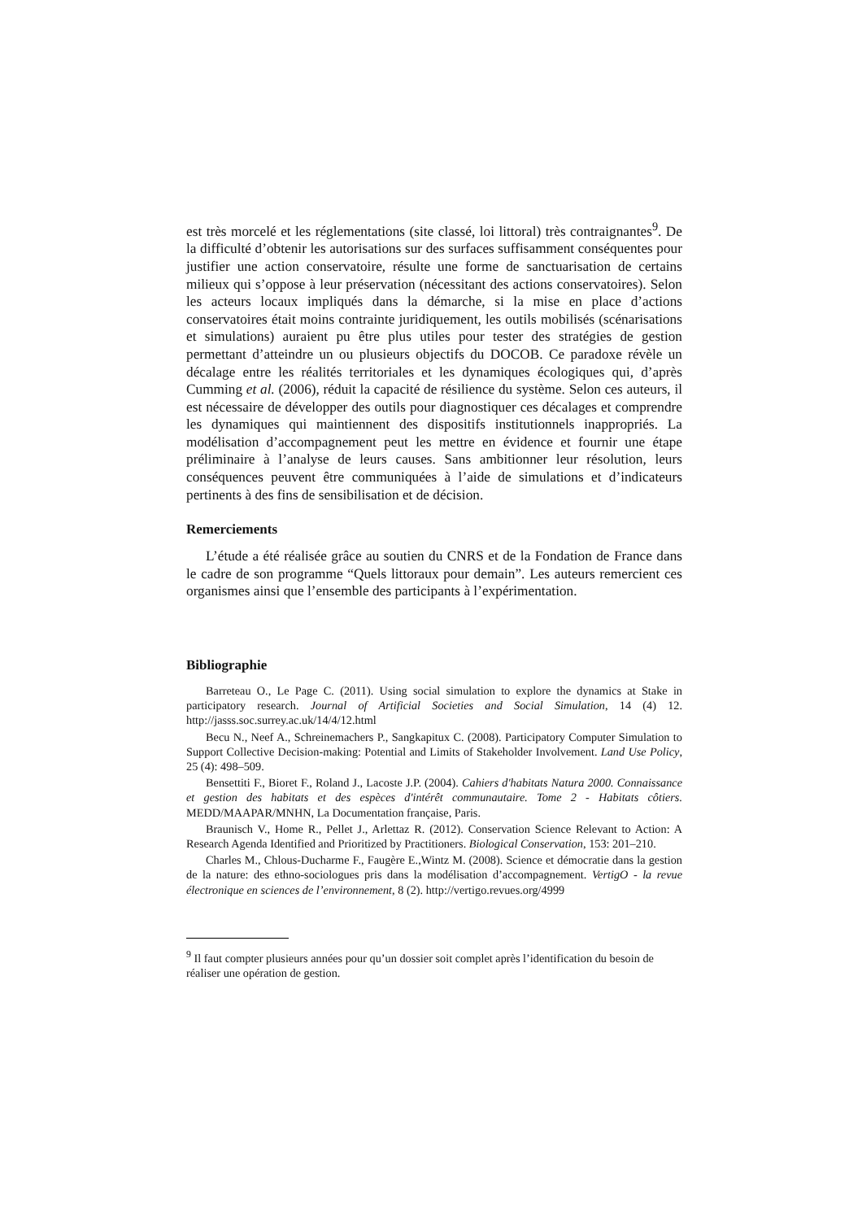est très morcelé et les réglementations (site classé, loi littoral) très contraignantes<sup>9</sup>. De la difficulté d’obtenir les autorisations sur des surfaces suffisamment conséquentes pour justifier une action conservatoire, résulte une forme de sanctuarisation de certains milieux qui s’oppose à leur préservation (nécessitant des actions conservatoires). Selon les acteurs locaux impliqués dans la démarche, si la mise en place d’actions conservatoires était moins contrainte juridiquement, les outils mobilisés (scénarisations et simulations) auraient pu être plus utiles pour tester des stratégies de gestion permettant d’atteindre un ou plusieurs objectifs du DOCOB. Ce paradoxe révèle un décalage entre les réalités territoriales et les dynamiques écologiques qui, d’après Cumming et al. (2006), réduit la capacité de résilience du système. Selon ces auteurs, il est nécessaire de développer des outils pour diagnostiquer ces décalages et comprendre les dynamiques qui maintiennent des dispositifs institutionnels inappropriés. La modélisation d’accompagnement peut les mettre en évidence et fournir une étape préliminaire à l’analyse de leurs causes. Sans ambitionner leur résolution, leurs conséquences peuvent être communiquées à l’aide de simulations et d’indicateurs pertinents à des fins de sensibilisation et de décision.
Remerciements
L’étude a été réalisée grâce au soutien du CNRS et de la Fondation de France dans le cadre de son programme “Quels littoraux pour demain”. Les auteurs remercient ces organismes ainsi que l’ensemble des participants à l’expérimentation.
Bibliographie
Barreteau O., Le Page C. (2011). Using social simulation to explore the dynamics at Stake in participatory research. Journal of Artificial Societies and Social Simulation, 14 (4) 12. http://jasss.soc.surrey.ac.uk/14/4/12.html
Becu N., Neef A., Schreinemachers P., Sangkapitux C. (2008). Participatory Computer Simulation to Support Collective Decision-making: Potential and Limits of Stakeholder Involvement. Land Use Policy, 25 (4): 498–509.
Bensettiti F., Bioret F., Roland J., Lacoste J.P. (2004). Cahiers d'habitats Natura 2000. Connaissance et gestion des habitats et des espèces d'intérêt communautaire. Tome 2 - Habitats côtiers. MEDD/MAAPAR/MNHN, La Documentation française, Paris.
Braunisch V., Home R., Pellet J., Arlettaz R. (2012). Conservation Science Relevant to Action: A Research Agenda Identified and Prioritized by Practitioners. Biological Conservation, 153: 201–210.
Charles M., Chlous-Ducharme F., Faugère E.,Wintz M. (2008). Science et démocratie dans la gestion de la nature: des ethno-sociologues pris dans la modélisation d’accompagnement. VertigO - la revue électronique en sciences de l’environnement, 8 (2). http://vertigo.revues.org/4999
<sup>9</sup> Il faut compter plusieurs années pour qu’un dossier soit complet après l’identification du besoin de réaliser une opération de gestion.